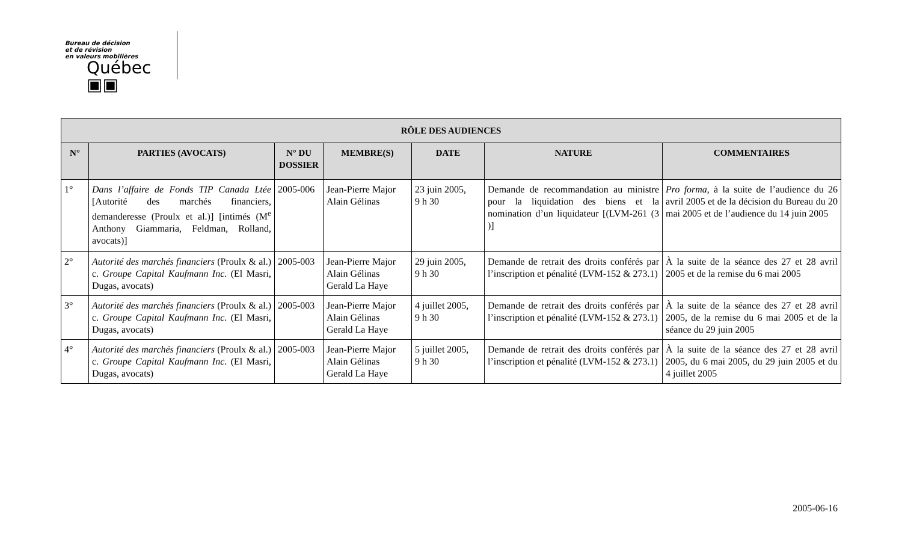Bureau de décision
et de révision
en valeurs mobilières
Québec ▣▣
| RÔLE DES AUDIENCES | | | | | | |
| --- | --- | --- | --- | --- | --- | --- |
| N° | PARTIES (AVOCATS) | N° DU DOSSIER | MEMBRE(S) | DATE | NATURE | COMMENTAIRES |
| 1° | Dans l’affaire de Fonds TIP Canada Ltée [Autorité des marchés financiers, demanderesse (Proulx et al.)] [intimés (M<sup>e</sup> Anthony Giammaria, Feldman, Rolland, avocats)] | 2005-006 | Jean-Pierre Major Alain Gélinas | 23 juin 2005, 9 h 30 | Demande de recommandation au ministre pour la liquidation des biens et la nomination d’un liquidateur [(LVM-261 (3 )] | Pro forma , à la suite de l’audience du 26 avril 2005 et de la décision du Bureau du 20 mai 2005 et de l’audience du 14 juin 2005 |
| 2° | Autorité des marchés financiers (Proulx & al.) c. Groupe Capital Kaufmann Inc . (El Masri, Dugas, avocats) | 2005-003 | Jean-Pierre Major Alain Gélinas Gerald La Haye | 29 juin 2005, 9 h 30 | Demande de retrait des droits conférés par l’inscription et pénalité (LVM-152 & 273.1) | À la suite de la séance des 27 et 28 avril 2005 et de la remise du 6 mai 2005 |
| 3° | Autorité des marchés financiers (Proulx & al.) c. Groupe Capital Kaufmann Inc . (El Masri, Dugas, avocats) | 2005-003 | Jean-Pierre Major Alain Gélinas Gerald La Haye | 4 juillet 2005, 9 h 30 | Demande de retrait des droits conférés par l’inscription et pénalité (LVM-152 & 273.1) | À la suite de la séance des 27 et 28 avril 2005, de la remise du 6 mai 2005 et de la séance du 29 juin 2005 |
| 4° | Autorité des marchés financiers (Proulx & al.) c. Groupe Capital Kaufmann Inc . (El Masri, Dugas, avocats) | 2005-003 | Jean-Pierre Major Alain Gélinas Gerald La Haye | 5 juillet 2005, 9 h 30 | Demande de retrait des droits conférés par l’inscription et pénalité (LVM-152 & 273.1) | À la suite de la séance des 27 et 28 avril 2005, du 6 mai 2005, du 29 juin 2005 et du 4 juillet 2005 |
2005-06-16